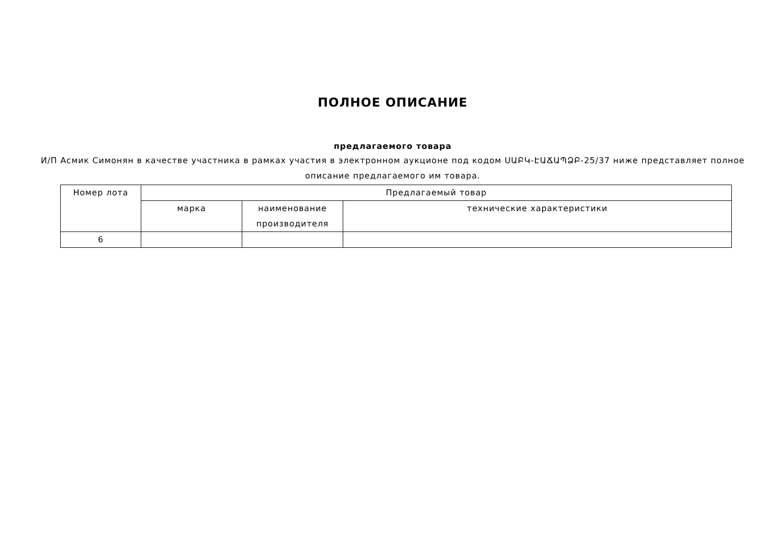ПОЛНОЕ ОПИСАНИЕ
предлагаемого товара
И/П Асмик Симонян в качестве участника в рамках участия в электронном аукционе под кодом ՍԱԲԿ-ԷԱՃԱՊՁԲ-25/37 ниже представляет полное описание предлагаемого им товара.
| Номер лота | Предлагаемый товар | | |
| --- | --- | --- | --- |
| | марка | наименование производителя | технические характеристики |
| 6 | | | |